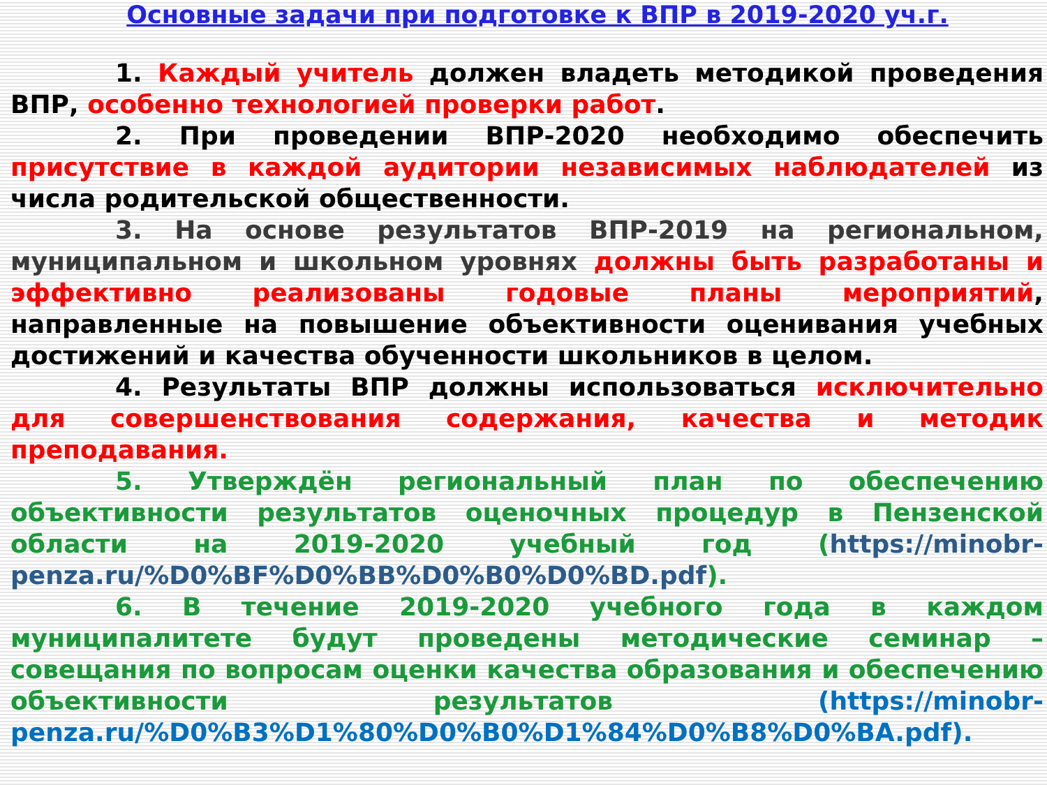Основные задачи при подготовке к ВПР в 2019-2020 уч.г.
1. Каждый учитель должен владеть методикой проведения ВПР, особенно технологией проверки работ.
2. При проведении ВПР-2020 необходимо обеспечить присутствие в каждой аудитории независимых наблюдателей из числа родительской общественности.
3. На основе результатов ВПР-2019 на региональном, муниципальном и школьном уровнях должны быть разработаны и эффективно реализованы годовые планы мероприятий, направленные на повышение объективности оценивания учебных достижений и качества обученности школьников в целом.
4. Результаты ВПР должны использоваться исключительно для совершенствования содержания, качества и методик преподавания.
5. Утверждён региональный план по обеспечению объективности результатов оценочных процедур в Пензенской области на 2019-2020 учебный год (https://minobr-penza.ru/%D0%BF%D0%BB%D0%B0%D0%BD.pdf).
6. В течение 2019-2020 учебного года в каждом муниципалитете будут проведены методические семинар – совещания по вопросам оценки качества образования и обеспечению объективности результатов (https://minobr-penza.ru/%D0%B3%D1%80%D0%B0%D1%84%D0%B8%D0%BA.pdf).